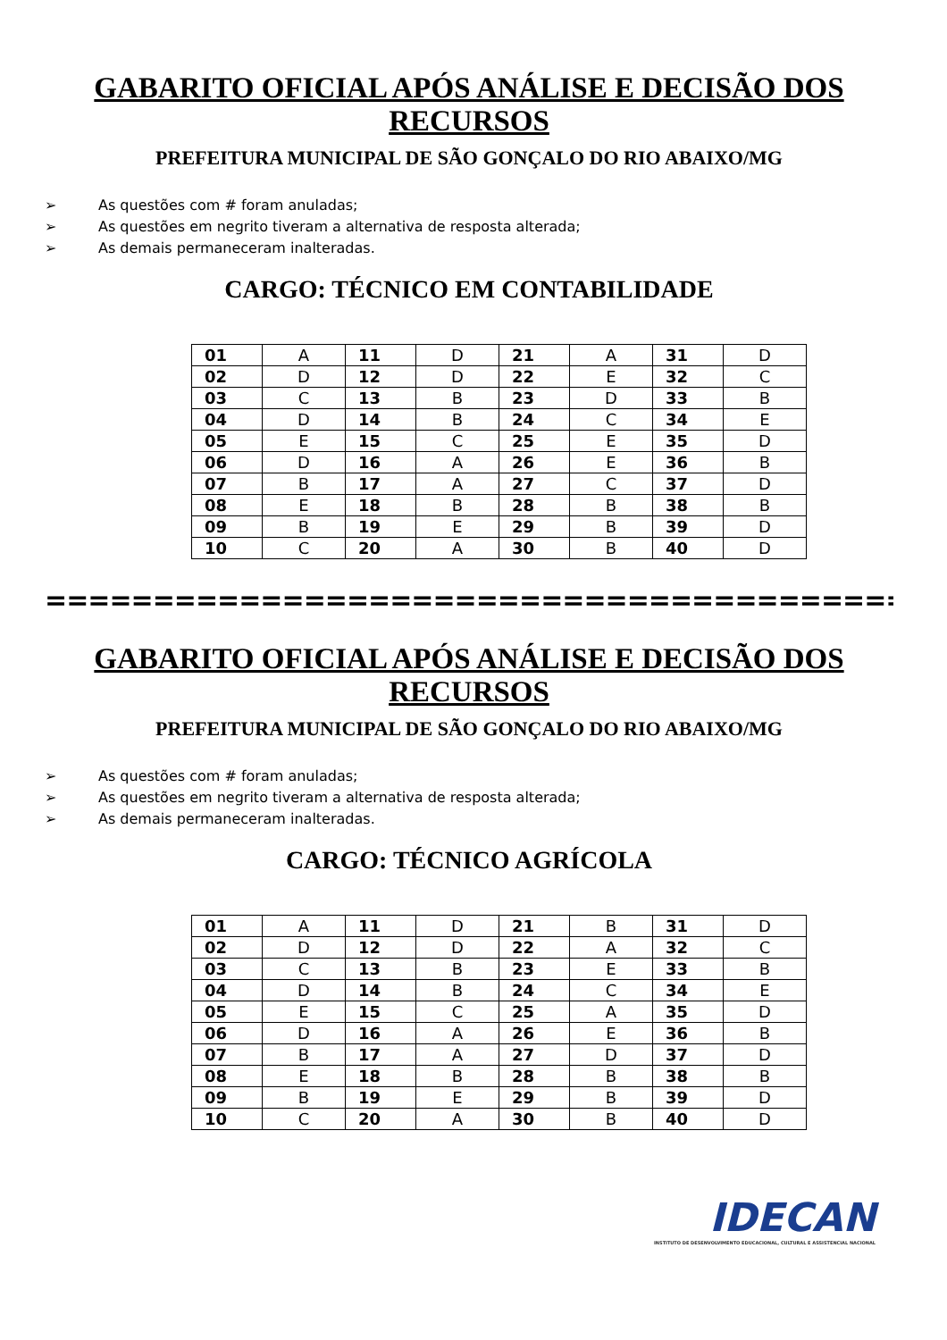GABARITO OFICIAL APÓS ANÁLISE E DECISÃO DOS RECURSOS
PREFEITURA MUNICIPAL DE SÃO GONÇALO DO RIO ABAIXO/MG
➢ As questões com # foram anuladas;
➢ As questões em negrito tiveram a alternativa de resposta alterada;
➢ As demais permaneceram inalteradas.
CARGO: TÉCNICO EM CONTABILIDADE
| 01 | A | 11 | D | 21 | A | 31 | D |
| 02 | D | 12 | D | 22 | E | 32 | C |
| 03 | C | 13 | B | 23 | D | 33 | B |
| 04 | D | 14 | B | 24 | C | 34 | E |
| 05 | E | 15 | C | 25 | E | 35 | D |
| 06 | D | 16 | A | 26 | E | 36 | B |
| 07 | B | 17 | A | 27 | C | 37 | D |
| 08 | E | 18 | B | 28 | B | 38 | B |
| 09 | B | 19 | E | 29 | B | 39 | D |
| 10 | C | 20 | A | 30 | B | 40 | D |
=================================================
GABARITO OFICIAL APÓS ANÁLISE E DECISÃO DOS RECURSOS
PREFEITURA MUNICIPAL DE SÃO GONÇALO DO RIO ABAIXO/MG
➢ As questões com # foram anuladas;
➢ As questões em negrito tiveram a alternativa de resposta alterada;
➢ As demais permaneceram inalteradas.
CARGO: TÉCNICO AGRÍCOLA
| 01 | A | 11 | D | 21 | B | 31 | D |
| 02 | D | 12 | D | 22 | A | 32 | C |
| 03 | C | 13 | B | 23 | E | 33 | B |
| 04 | D | 14 | B | 24 | C | 34 | E |
| 05 | E | 15 | C | 25 | A | 35 | D |
| 06 | D | 16 | A | 26 | E | 36 | B |
| 07 | B | 17 | A | 27 | D | 37 | D |
| 08 | E | 18 | B | 28 | B | 38 | B |
| 09 | B | 19 | E | 29 | B | 39 | D |
| 10 | C | 20 | A | 30 | B | 40 | D |
IDECAN
INSTITUTO DE DESENVOLVIMENTO EDUCACIONAL, CULTURAL E ASSISTENCIAL NACIONAL